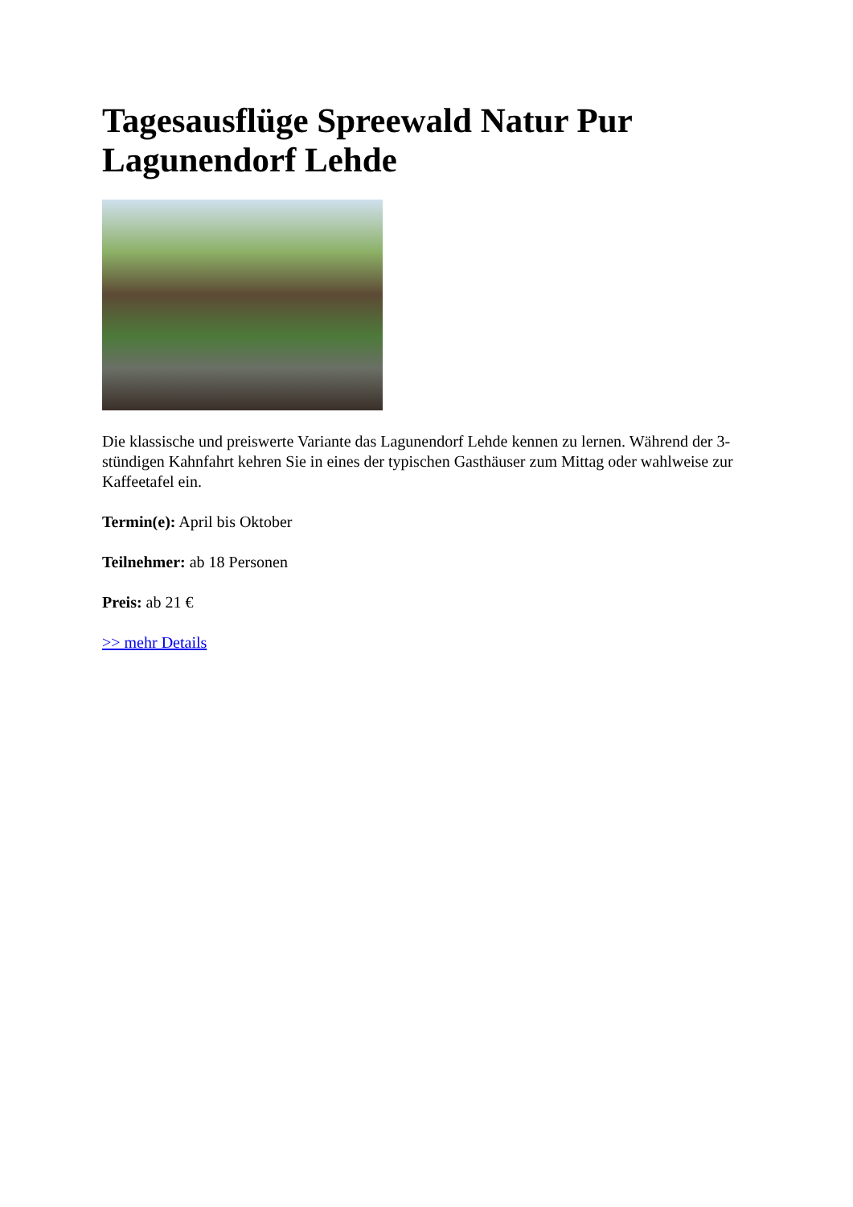Tagesausflüge Spreewald Natur Pur Lagunendorf Lehde
Die klassische und preiswerte Variante das Lagunendorf Lehde kennen zu lernen. Während der 3-stündigen Kahnfahrt kehren Sie in eines der typischen Gasthäuser zum Mittag oder wahlweise zur Kaffeetafel ein.
Termin(e): April bis Oktober
Teilnehmer: ab 18 Personen
Preis: ab 21 €
>> mehr Details